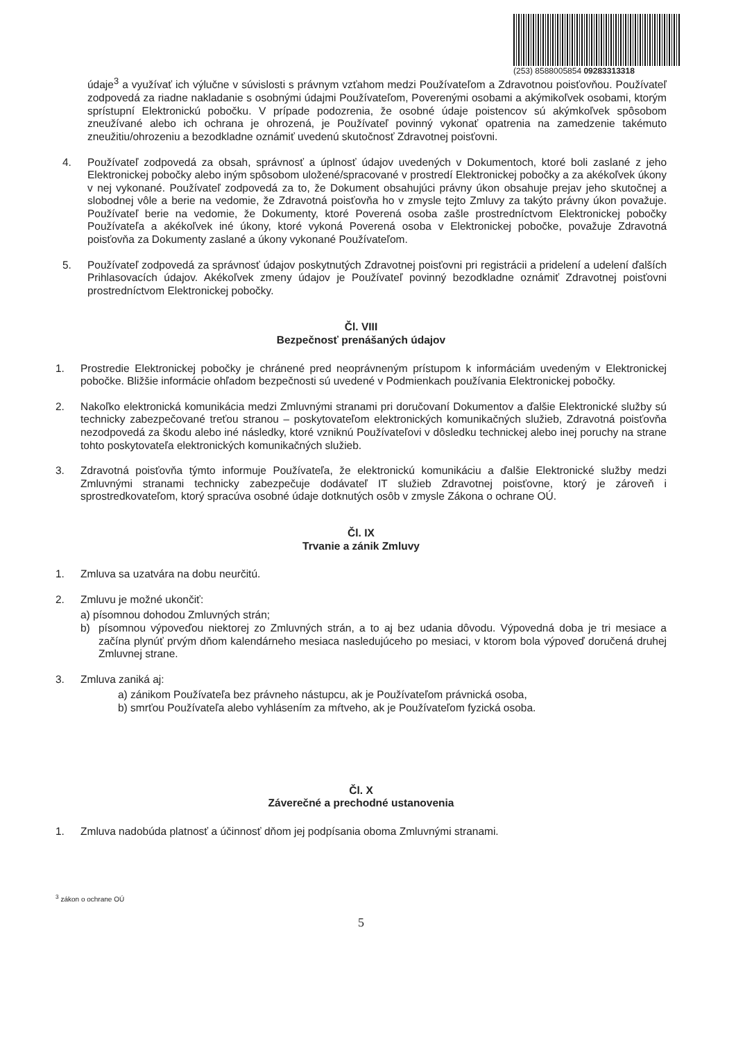(253) 8588005854 09283313318
údaje<sup>3</sup> a využívať ich výlučne v súvislosti s právnym vzťahom medzi Používateľom a Zdravotnou poisťovňou. Používateľ zodpovedá za riadne nakladanie s osobnými údajmi Používateľom, Poverenými osobami a akýmikoľvek osobami, ktorým sprístupní Elektronickú pobočku. V prípade podozrenia, že osobné údaje poistencov sú akýmkoľvek spôsobom zneužívané alebo ich ochrana je ohrozená, je Používateľ povinný vykonať opatrenia na zamedzenie takémuto zneužitiu/ohrozeniu a bezodkladne oznámiť uvedenú skutočnosť Zdravotnej poisťovni.
4. Používateľ zodpovedá za obsah, správnosť a úplnosť údajov uvedených v Dokumentoch, ktoré boli zaslané z jeho Elektronickej pobočky alebo iným spôsobom uložené/spracované v prostredí Elektronickej pobočky a za akékoľvek úkony v nej vykonané. Používateľ zodpovedá za to, že Dokument obsahujúci právny úkon obsahuje prejav jeho skutočnej a slobodnej vôle a berie na vedomie, že Zdravotná poisťovňa ho v zmysle tejto Zmluvy za takýto právny úkon považuje. Používateľ berie na vedomie, že Dokumenty, ktoré Poverená osoba zašle prostredníctvom Elektronickej pobočky Používateľa a akékoľvek iné úkony, ktoré vykoná Poverená osoba v Elektronickej pobočke, považuje Zdravotná poisťovňa za Dokumenty zaslané a úkony vykonané Používateľom.
5. Používateľ zodpovedá za správnosť údajov poskytnutých Zdravotnej poisťovni pri registrácii a pridelení a udelení ďalších Prihlasovacích údajov. Akékoľvek zmeny údajov je Používateľ povinný bezodkladne oznámiť Zdravotnej poisťovni prostredníctvom Elektronickej pobočky.
Čl. VIII
Bezpečnosť prenášaných údajov
1. Prostredie Elektronickej pobočky je chránené pred neoprávneným prístupom k informáciám uvedeným v Elektronickej pobočke. Bližšie informácie ohľadom bezpečnosti sú uvedené v Podmienkach používania Elektronickej pobočky.
2. Nakoľko elektronická komunikácia medzi Zmluvnými stranami pri doručovaní Dokumentov a ďalšie Elektronické služby sú technicky zabezpečované treťou stranou – poskytovateľom elektronických komunikačných služieb, Zdravotná poisťovňa nezodpovedá za škodu alebo iné následky, ktoré vzniknú Používateľovi v dôsledku technickej alebo inej poruchy na strane tohto poskytovateľa elektronických komunikačných služieb.
3. Zdravotná poisťovňa týmto informuje Používateľa, že elektronickú komunikáciu a ďalšie Elektronické služby medzi Zmluvnými stranami technicky zabezpečuje dodávateľ IT služieb Zdravotnej poisťovne, ktorý je zároveň i sprostredkovateľom, ktorý spracúva osobné údaje dotknutých osôb v zmysle Zákona o ochrane OÚ.
Čl. IX
Trvanie a zánik Zmluvy
1. Zmluva sa uzatvára na dobu neurčitú.
2. Zmluvu je možné ukončiť:
a) písomnou dohodou Zmluvných strán;
b) písomnou výpoveďou niektorej zo Zmluvných strán, a to aj bez udania dôvodu. Výpovedná doba je tri mesiace a začína plynúť prvým dňom kalendárneho mesiaca nasledujúceho po mesiaci, v ktorom bola výpoveď doručená druhej Zmluvnej strane.
3. Zmluva zaniká aj:
a) zánikom Používateľa bez právneho nástupcu, ak je Používateľom právnická osoba,
b) smrťou Používateľa alebo vyhlásením za mŕtveho, ak je Používateľom fyzická osoba.
Čl. X
Záverečné a prechodné ustanovenia
1. Zmluva nadobúda platnosť a účinnosť dňom jej podpísania oboma Zmluvnými stranami.
<sup>3</sup> zákon o ochrane OÚ
5